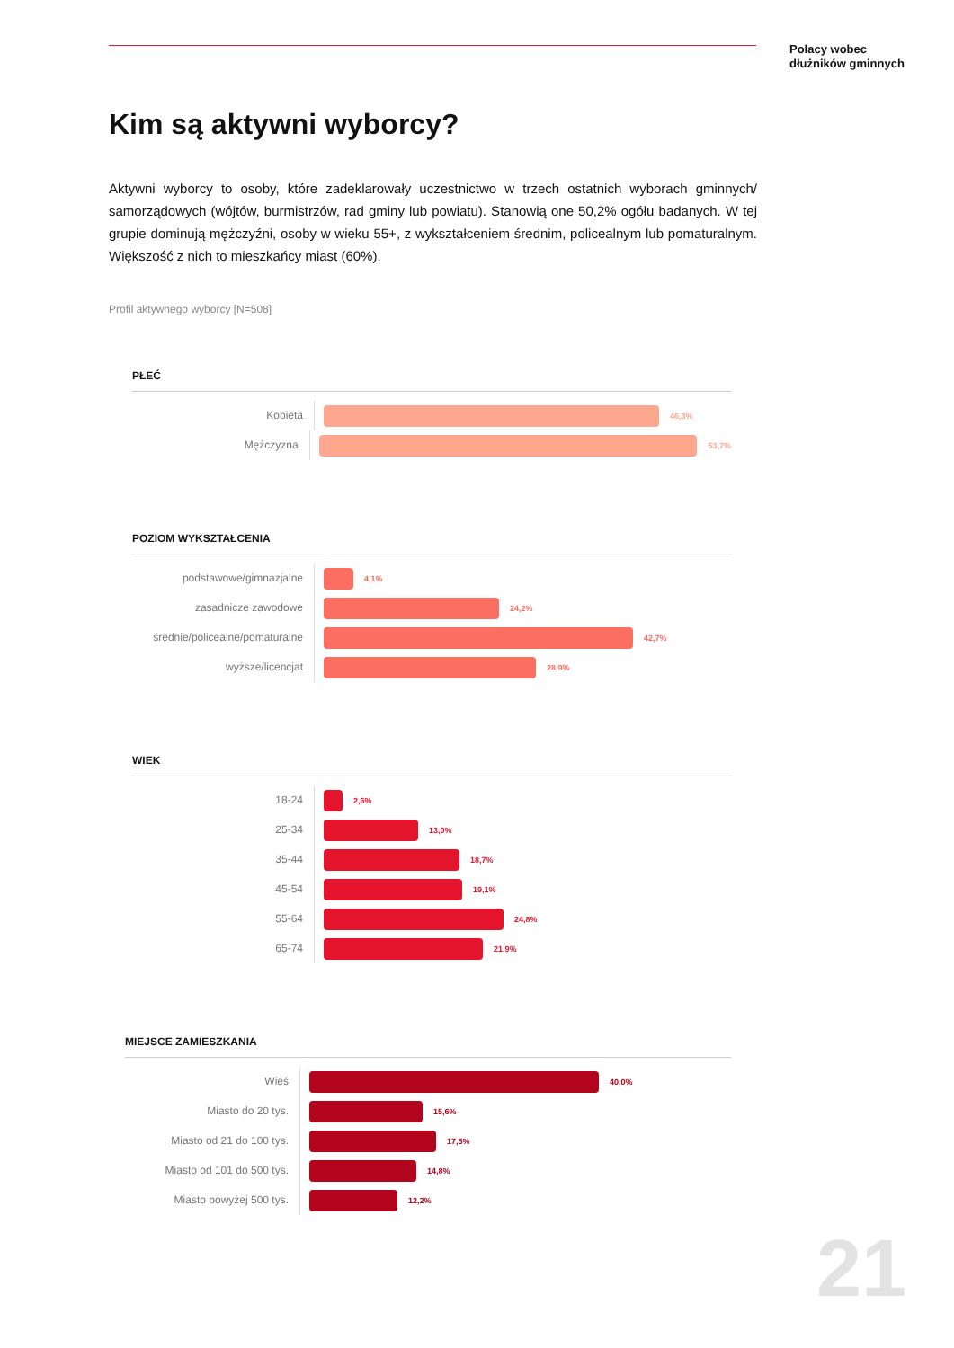Polacy wobec
dłużników gminnych
Kim są aktywni wyborcy?
Aktywni wyborcy to osoby, które zadeklarowały uczestnictwo w trzech ostatnich wyborach gminnych/ samorządowych (wójtów, burmistrzów, rad gminy lub powiatu). Stanowią one 50,2% ogółu badanych. W tej grupie dominują mężczyźni, osoby w wieku 55+, z wykształceniem średnim, policealnym lub pomaturalnym. Większość z nich to mieszkańcy miast (60%).
Profil aktywnego wyborcy [N=508]
PŁEĆ
Kobieta
46,3%
Mężczyzna
53,7%
POZIOM WYKSZTAŁCENIA
podstawowe/gimnazjalne
4,1%
zasadnicze zawodowe
24,2%
średnie/policealne/pomaturalne
42,7%
wyższe/licencjat
28,9%
WIEK
18-24
2,6%
25-34
13,0%
35-44
18,7%
45-54
19,1%
55-64
24,8%
65-74
21,9%
MIEJSCE ZAMIESZKANIA
Wieś
40,0%
Miasto do 20 tys.
15,6%
Miasto od 21 do 100 tys.
17,5%
Miasto od 101 do 500 tys.
14,8%
Miasto powyżej 500 tys.
12,2%
21